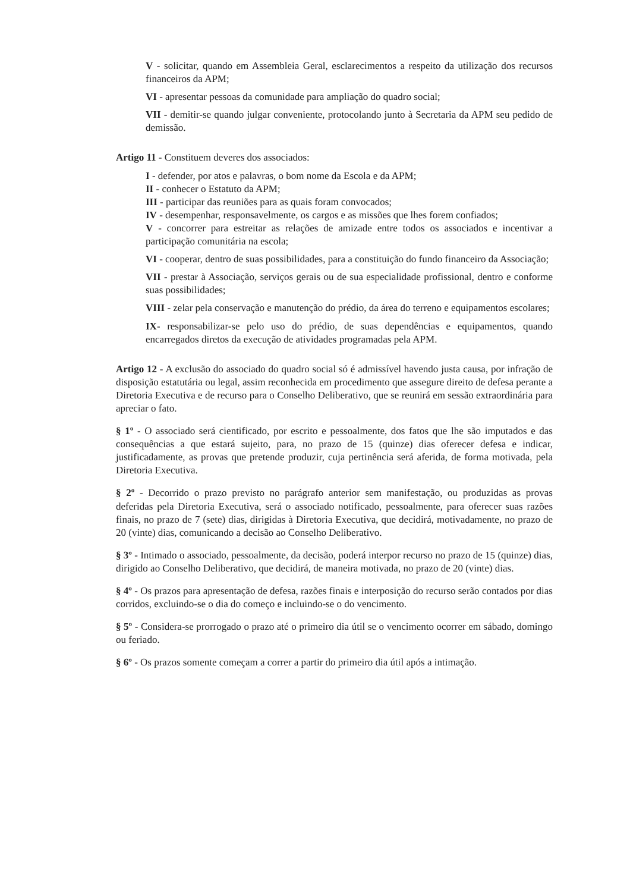V - solicitar, quando em Assembleia Geral, esclarecimentos a respeito da utilização dos recursos financeiros da APM;
VI - apresentar pessoas da comunidade para ampliação do quadro social;
VII - demitir-se quando julgar conveniente, protocolando junto à Secretaria da APM seu pedido de demissão.
Artigo 11 - Constituem deveres dos associados:
I - defender, por atos e palavras, o bom nome da Escola e da APM;
II - conhecer o Estatuto da APM;
III - participar das reuniões para as quais foram convocados;
IV - desempenhar, responsavelmente, os cargos e as missões que lhes forem confiados;
V - concorrer para estreitar as relações de amizade entre todos os associados e incentivar a participação comunitária na escola;
VI - cooperar, dentro de suas possibilidades, para a constituição do fundo financeiro da Associação;
VII - prestar à Associação, serviços gerais ou de sua especialidade profissional, dentro e conforme suas possibilidades;
VIII - zelar pela conservação e manutenção do prédio, da área do terreno e equipamentos escolares;
IX- responsabilizar-se pelo uso do prédio, de suas dependências e equipamentos, quando encarregados diretos da execução de atividades programadas pela APM.
Artigo 12 - A exclusão do associado do quadro social só é admissível havendo justa causa, por infração de disposição estatutária ou legal, assim reconhecida em procedimento que assegure direito de defesa perante a Diretoria Executiva e de recurso para o Conselho Deliberativo, que se reunirá em sessão extraordinária para apreciar o fato.
§ 1º - O associado será cientificado, por escrito e pessoalmente, dos fatos que lhe são imputados e das consequências a que estará sujeito, para, no prazo de 15 (quinze) dias oferecer defesa e indicar, justificadamente, as provas que pretende produzir, cuja pertinência será aferida, de forma motivada, pela Diretoria Executiva.
§ 2º - Decorrido o prazo previsto no parágrafo anterior sem manifestação, ou produzidas as provas deferidas pela Diretoria Executiva, será o associado notificado, pessoalmente, para oferecer suas razões finais, no prazo de 7 (sete) dias, dirigidas à Diretoria Executiva, que decidirá, motivadamente, no prazo de 20 (vinte) dias, comunicando a decisão ao Conselho Deliberativo.
§ 3º - Intimado o associado, pessoalmente, da decisão, poderá interpor recurso no prazo de 15 (quinze) dias, dirigido ao Conselho Deliberativo, que decidirá, de maneira motivada, no prazo de 20 (vinte) dias.
§ 4º - Os prazos para apresentação de defesa, razões finais e interposição do recurso serão contados por dias corridos, excluindo-se o dia do começo e incluindo-se o do vencimento.
§ 5º - Considera-se prorrogado o prazo até o primeiro dia útil se o vencimento ocorrer em sábado, domingo ou feriado.
§ 6º - Os prazos somente começam a correr a partir do primeiro dia útil após a intimação.